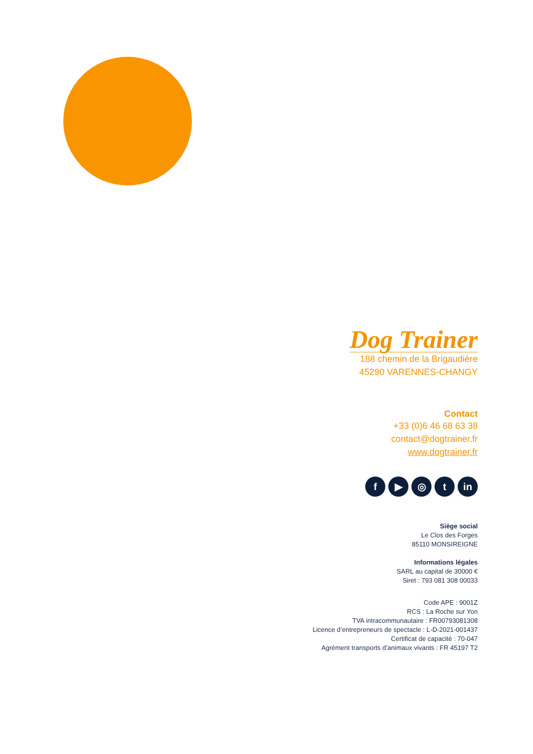Dog Trainer
188 chemin de la Brigaudière
45290 VARENNES-CHANGY
Contact
+33 (0)6 46 68 63 38
contact@dogtrainer.fr
www.dogtrainer.fr
f ▶ ◎ t in
Siège social
Le Clos des Forges
85110 MONSIREIGNE
Informations légales
SARL au capital de 30000 €
Siret : 793 081 308 00033
Code APE : 9001Z
RCS : La Roche sur Yon
TVA intracommunautaire : FR00793081308
Licence d’entrepreneurs de spectacle : L-D-2021-001437
Certificat de capacité : 70-047
Agrément transports d’animaux vivants : FR 45197 T2